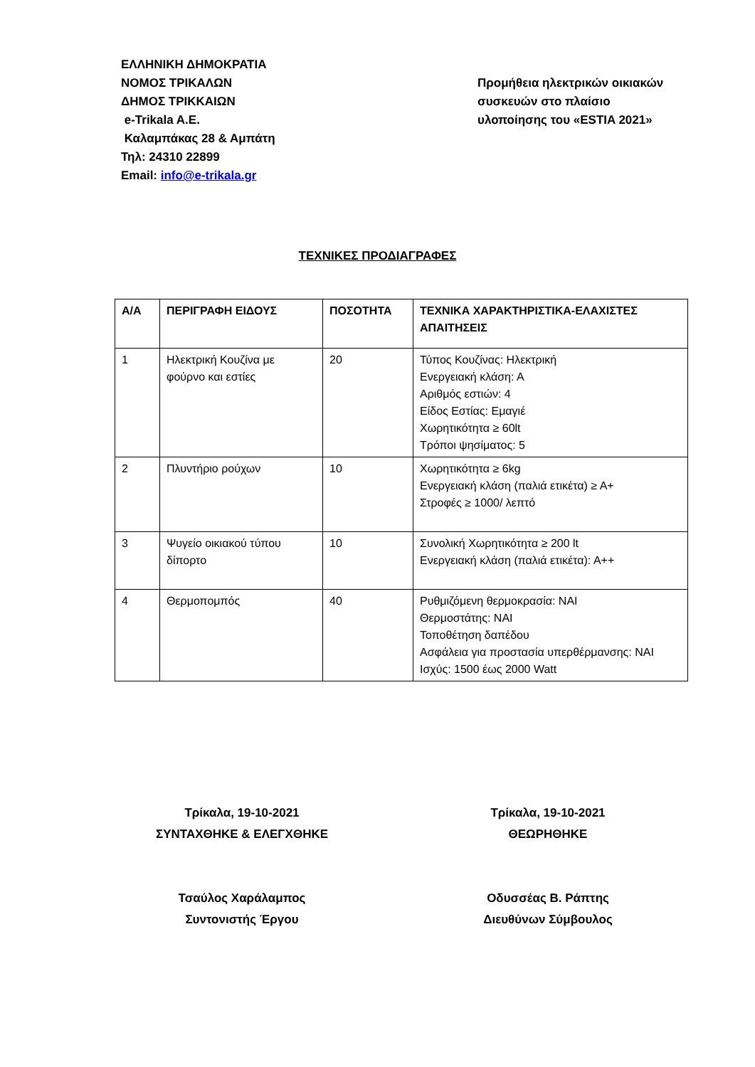ΕΛΛΗΝΙΚΗ ΔΗΜΟΚΡΑΤΙΑ
ΝΟΜΟΣ ΤΡΙΚΑΛΩΝ
ΔΗΜΟΣ ΤΡΙΚΚΑΙΩΝ
e-Trikala A.E.
Καλαμπάκας 28 & Αμπάτη
Τηλ: 24310 22899
Email: info@e-trikala.gr
Προμήθεια ηλεκτρικών οικιακών συσκευών στο πλαίσιο υλοποίησης του «ESTIA 2021»
ΤΕΧΝΙΚΕΣ ΠΡΟΔΙΑΓΡΑΦΕΣ
| Α/Α | ΠΕΡΙΓΡΑΦΗ ΕΙΔΟΥΣ | ΠΟΣΟΤΗΤΑ | ΤΕΧΝΙΚΑ ΧΑΡΑΚΤΗΡΙΣΤΙΚΑ-ΕΛΑΧΙΣΤΕΣ ΑΠΑΙΤΗΣΕΙΣ |
| --- | --- | --- | --- |
| 1 | Ηλεκτρική Κουζίνα με φούρνο και εστίες | 20 | Τύπος Κουζίνας: Ηλεκτρική Ενεργειακή κλάση: Α Αριθμός εστιών: 4 Είδος Εστίας: Εμαγιέ Χωρητικότητα ≥ 60lt Τρόποι ψησίματος: 5 |
| 2 | Πλυντήριο ρούχων | 10 | Χωρητικότητα ≥ 6kg Ενεργειακή κλάση (παλιά ετικέτα) ≥ Α+ Στροφές ≥ 1000/ λεπτό |
| 3 | Ψυγείο οικιακού τύπου δίπορτο | 10 | Συνολική Χωρητικότητα ≥ 200 lt Ενεργειακή κλάση (παλιά ετικέτα): Α++ |
| 4 | Θερμοπομπός | 40 | Ρυθμιζόμενη θερμοκρασία: ΝΑΙ Θερμοστάτης: ΝΑΙ Τοποθέτηση δαπέδου Ασφάλεια για προστασία υπερθέρμανσης: ΝΑΙ Ισχύς: 1500 έως 2000 Watt |
Τρίκαλα, 19-10-2021
ΣΥΝΤΑΧΘΗΚΕ & ΕΛΕΓΧΘΗΚΕ
Τσαύλος Χαράλαμπος
Συντονιστής Έργου
Τρίκαλα, 19-10-2021
ΘΕΩΡΗΘΗΚΕ
Οδυσσέας Β. Ράπτης
Διευθύνων Σύμβουλος